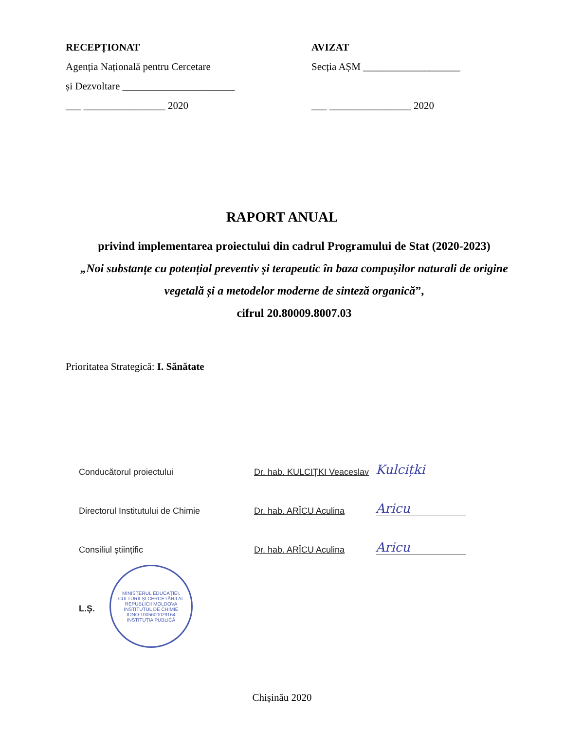RECEPȚIONAT
Agenția Națională pentru Cercetare
și Dezvoltare ______________________
___ ________________ 2020
AVIZAT
Secția AȘM ___________________
___ ________________ 2020
RAPORT ANUAL
privind implementarea proiectului din cadrul Programului de Stat (2020-2023)
„Noi substanțe cu potențial preventiv și terapeutic în baza compușilor naturali de origine vegetală și a metodelor moderne de sinteză organică”,
cifrul 20.80009.8007.03
Prioritatea Strategică: I. Sănătate
Conducătorul proiectului Dr. hab. KULCIȚKI Veaceslav Kulcițki
Directorul Institutului de Chimie Dr. hab. ARÎCU Aculina Aricu
Consiliul științific Dr. hab. ARÎCU Aculina Aricu
L.Ș.
MINISTERUL EDUCAȚIEI, CULTURII ȘI CERCETĂRII AL REPUBLICII MOLDOVA
INSTITUTUL DE CHIMIE
IDNO 1005600029164
INSTITUȚIA PUBLICĂ
Chișinău 2020